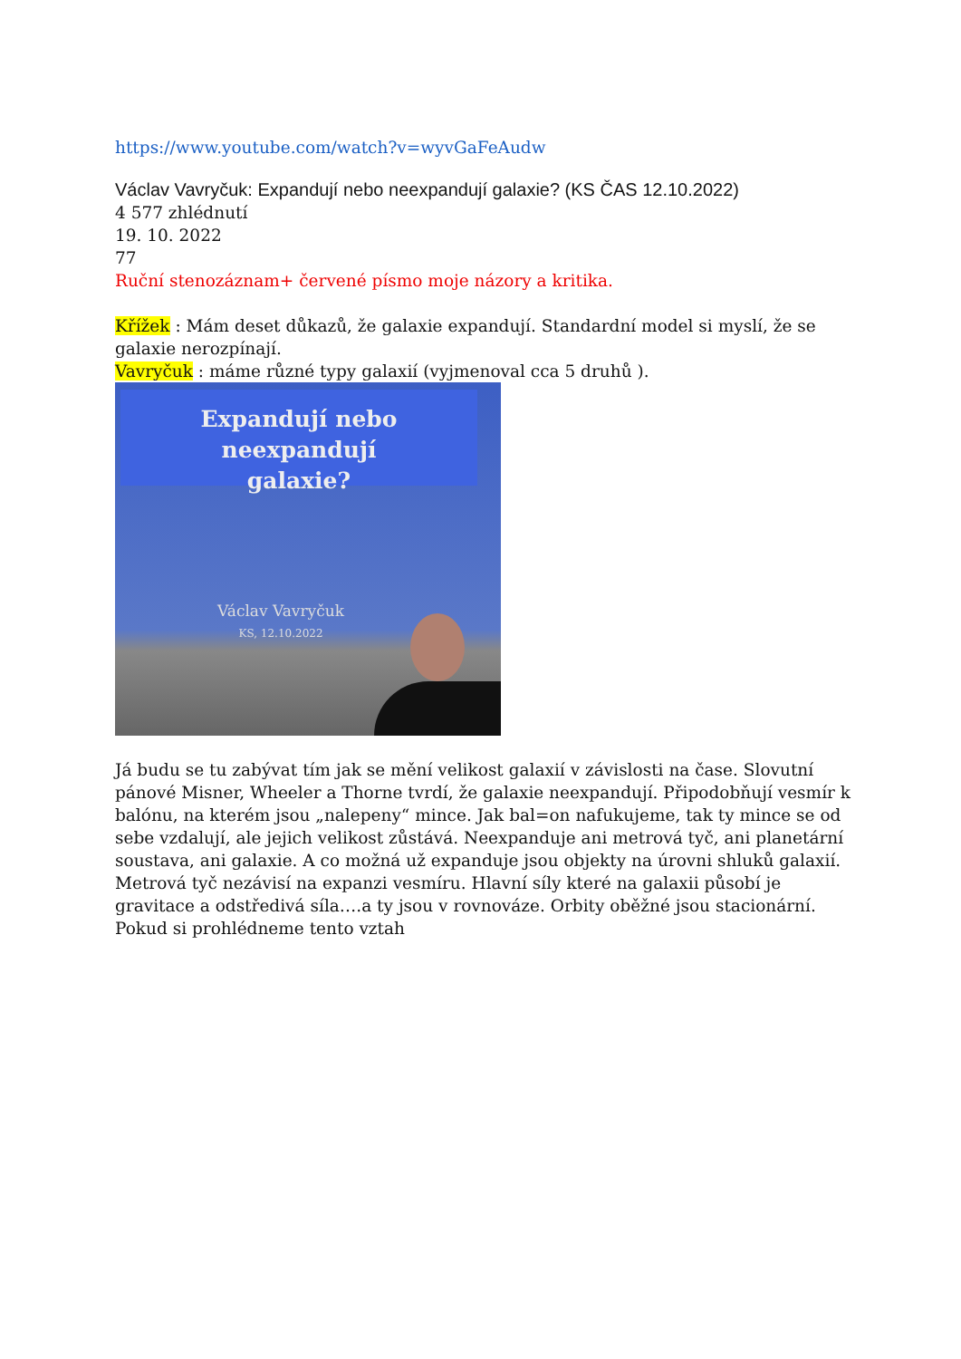https://www.youtube.com/watch?v=wyvGaFeAudw
Václav Vavryčuk: Expandují nebo neexpandují galaxie? (KS ČAS 12.10.2022)
4 577 zhlédnutí
19. 10. 2022
77
Ruční stenozáznam+ červené písmo moje názory a kritika.
Křížek : Mám deset důkazů, že galaxie expandují. Standardní model si myslí, že se galaxie nerozpínají.
Vavryčuk : máme různé typy galaxií (vyjmenoval cca 5 druhů ).
Expandují nebo neexpandují
galaxie?
Václav Vavryčuk
KS, 12.10.2022
Já budu se tu zabývat tím jak se mění velikost galaxií v závislosti na čase. Slovutní pánové Misner, Wheeler a Thorne tvrdí, že galaxie neexpandují. Připodobňují vesmír k balónu, na kterém jsou „nalepeny“ mince. Jak bal=on nafukujeme, tak ty mince se od sebe vzdalují, ale jejich velikost zůstává. Neexpanduje ani metrová tyč, ani planetární soustava, ani galaxie. A co možná už expanduje jsou objekty na úrovni shluků galaxií. Metrová tyč nezávisí na expanzi vesmíru. Hlavní síly které na galaxii působí je gravitace a odstředivá síla….a ty jsou v rovnováze. Orbity oběžné jsou stacionární.
Pokud si prohlédneme tento vztah